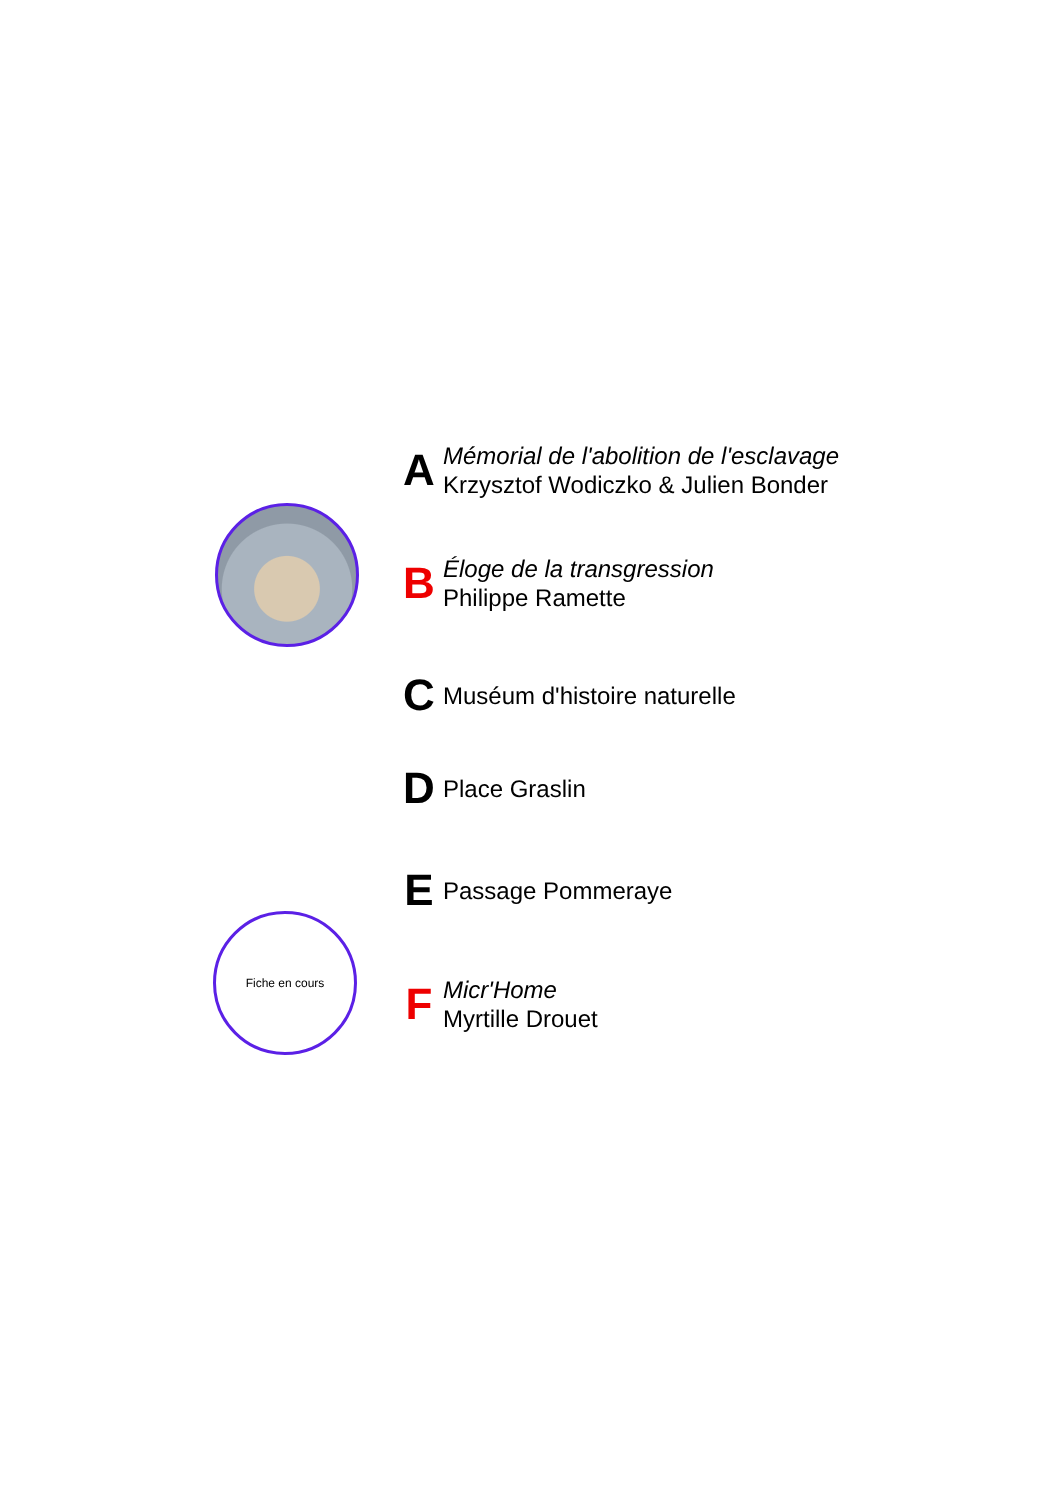Fiche en cours
A
Mémorial de l'abolition de l'esclavage
Krzysztof Wodiczko & Julien Bonder
B
Éloge de la transgression
Philippe Ramette
C
Muséum d'histoire naturelle
D
Place Graslin
E
Passage Pommeraye
F
Micr'Home
Myrtille Drouet